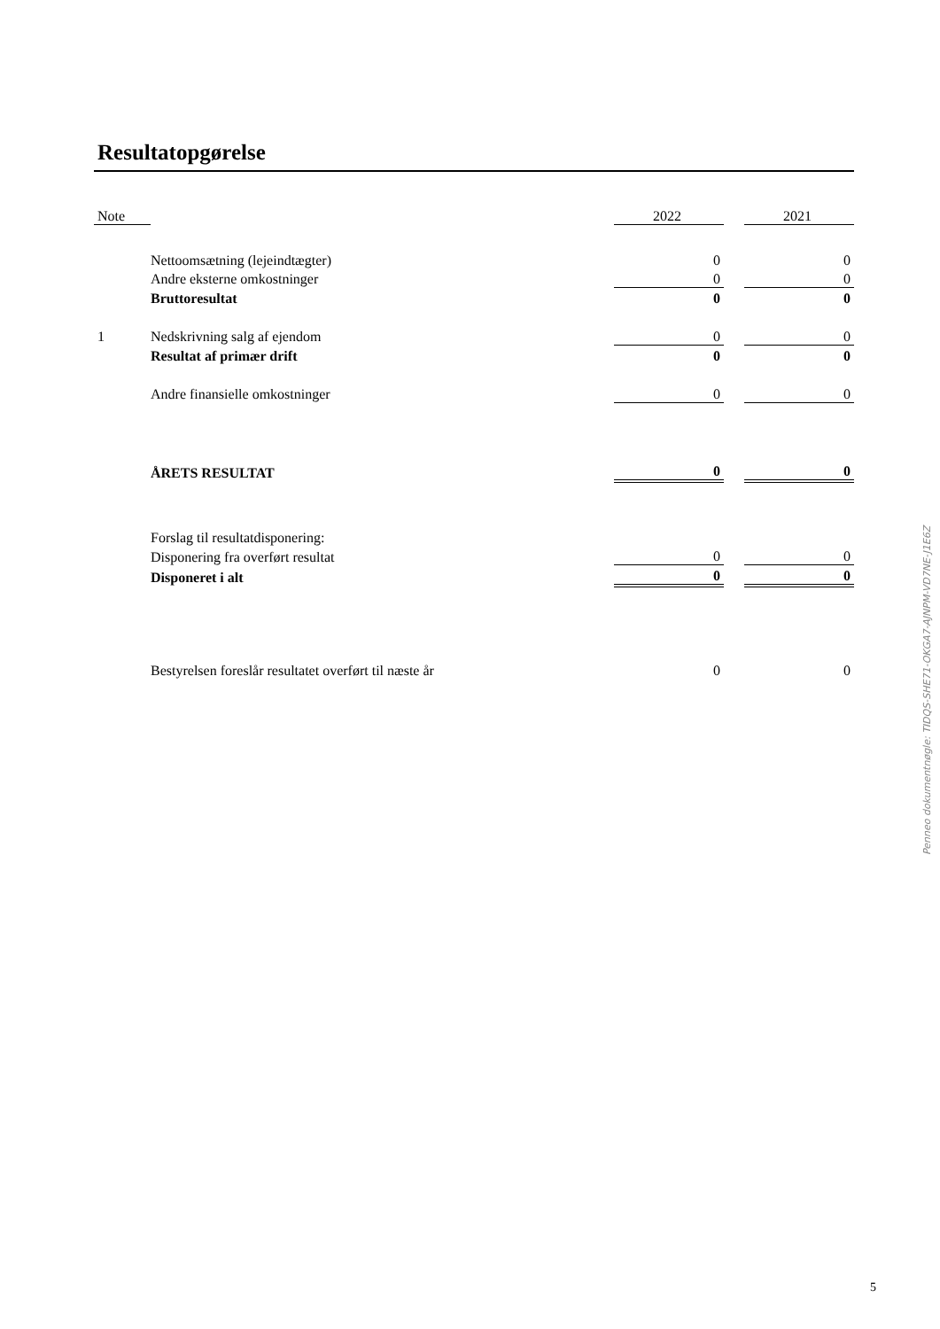Resultatopgørelse
| Note | | 2022 | | 2021 |
| --- | --- | --- | --- | --- |
| | Nettoomsætning (lejeindtægter) | 0 | | 0 |
| | Andre eksterne omkostninger | 0 | | 0 |
| | Bruttoresultat | 0 | | 0 |
| 1 | Nedskrivning salg af ejendom | 0 | | 0 |
| | Resultat af primær drift | 0 | | 0 |
| | Andre finansielle omkostninger | 0 | | 0 |
| | ÅRETS RESULTAT | 0 | | 0 |
| | Forslag til resultatdisponering: | | | |
| | Disponering fra overført resultat | 0 | | 0 |
| | Disponeret i alt | 0 | | 0 |
| | Bestyrelsen foreslår resultatet overført til næste år | 0 | | 0 |
Penneo dokumentnøgle: TIDQS-SHE71-OKGA7-AJNPM-VD7NE-J1E6Z
5